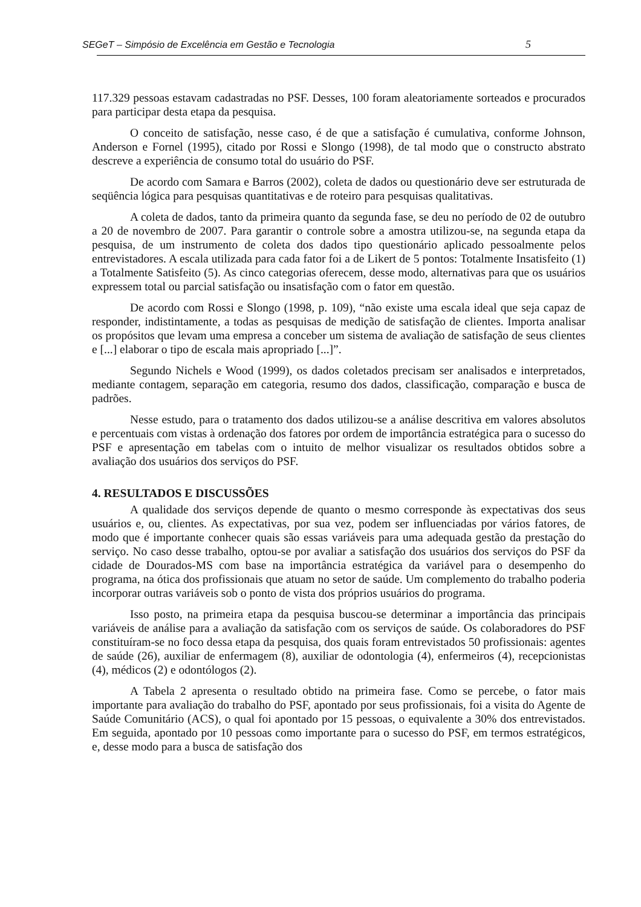SEGeT – Simpósio de Excelência em Gestão e Tecnologia 5
117.329 pessoas estavam cadastradas no PSF. Desses, 100 foram aleatoriamente sorteados e procurados para participar desta etapa da pesquisa.
O conceito de satisfação, nesse caso, é de que a satisfação é cumulativa, conforme Johnson, Anderson e Fornel (1995), citado por Rossi e Slongo (1998), de tal modo que o constructo abstrato descreve a experiência de consumo total do usuário do PSF.
De acordo com Samara e Barros (2002), coleta de dados ou questionário deve ser estruturada de seqüência lógica para pesquisas quantitativas e de roteiro para pesquisas qualitativas.
A coleta de dados, tanto da primeira quanto da segunda fase, se deu no período de 02 de outubro a 20 de novembro de 2007. Para garantir o controle sobre a amostra utilizou-se, na segunda etapa da pesquisa, de um instrumento de coleta dos dados tipo questionário aplicado pessoalmente pelos entrevistadores. A escala utilizada para cada fator foi a de Likert de 5 pontos: Totalmente Insatisfeito (1) a Totalmente Satisfeito (5). As cinco categorias oferecem, desse modo, alternativas para que os usuários expressem total ou parcial satisfação ou insatisfação com o fator em questão.
De acordo com Rossi e Slongo (1998, p. 109), “não existe uma escala ideal que seja capaz de responder, indistintamente, a todas as pesquisas de medição de satisfação de clientes. Importa analisar os propósitos que levam uma empresa a conceber um sistema de avaliação de satisfação de seus clientes e [...] elaborar o tipo de escala mais apropriado [...]”.
Segundo Nichels e Wood (1999), os dados coletados precisam ser analisados e interpretados, mediante contagem, separação em categoria, resumo dos dados, classificação, comparação e busca de padrões.
Nesse estudo, para o tratamento dos dados utilizou-se a análise descritiva em valores absolutos e percentuais com vistas à ordenação dos fatores por ordem de importância estratégica para o sucesso do PSF e apresentação em tabelas com o intuito de melhor visualizar os resultados obtidos sobre a avaliação dos usuários dos serviços do PSF.
4. RESULTADOS E DISCUSSÕES
A qualidade dos serviços depende de quanto o mesmo corresponde às expectativas dos seus usuários e, ou, clientes. As expectativas, por sua vez, podem ser influenciadas por vários fatores, de modo que é importante conhecer quais são essas variáveis para uma adequada gestão da prestação do serviço. No caso desse trabalho, optou-se por avaliar a satisfação dos usuários dos serviços do PSF da cidade de Dourados-MS com base na importância estratégica da variável para o desempenho do programa, na ótica dos profissionais que atuam no setor de saúde. Um complemento do trabalho poderia incorporar outras variáveis sob o ponto de vista dos próprios usuários do programa.
Isso posto, na primeira etapa da pesquisa buscou-se determinar a importância das principais variáveis de análise para a avaliação da satisfação com os serviços de saúde. Os colaboradores do PSF constituíram-se no foco dessa etapa da pesquisa, dos quais foram entrevistados 50 profissionais: agentes de saúde (26), auxiliar de enfermagem (8), auxiliar de odontologia (4), enfermeiros (4), recepcionistas (4), médicos (2) e odontólogos (2).
A Tabela 2 apresenta o resultado obtido na primeira fase. Como se percebe, o fator mais importante para avaliação do trabalho do PSF, apontado por seus profissionais, foi a visita do Agente de Saúde Comunitário (ACS), o qual foi apontado por 15 pessoas, o equivalente a 30% dos entrevistados. Em seguida, apontado por 10 pessoas como importante para o sucesso do PSF, em termos estratégicos, e, desse modo para a busca de satisfação dos